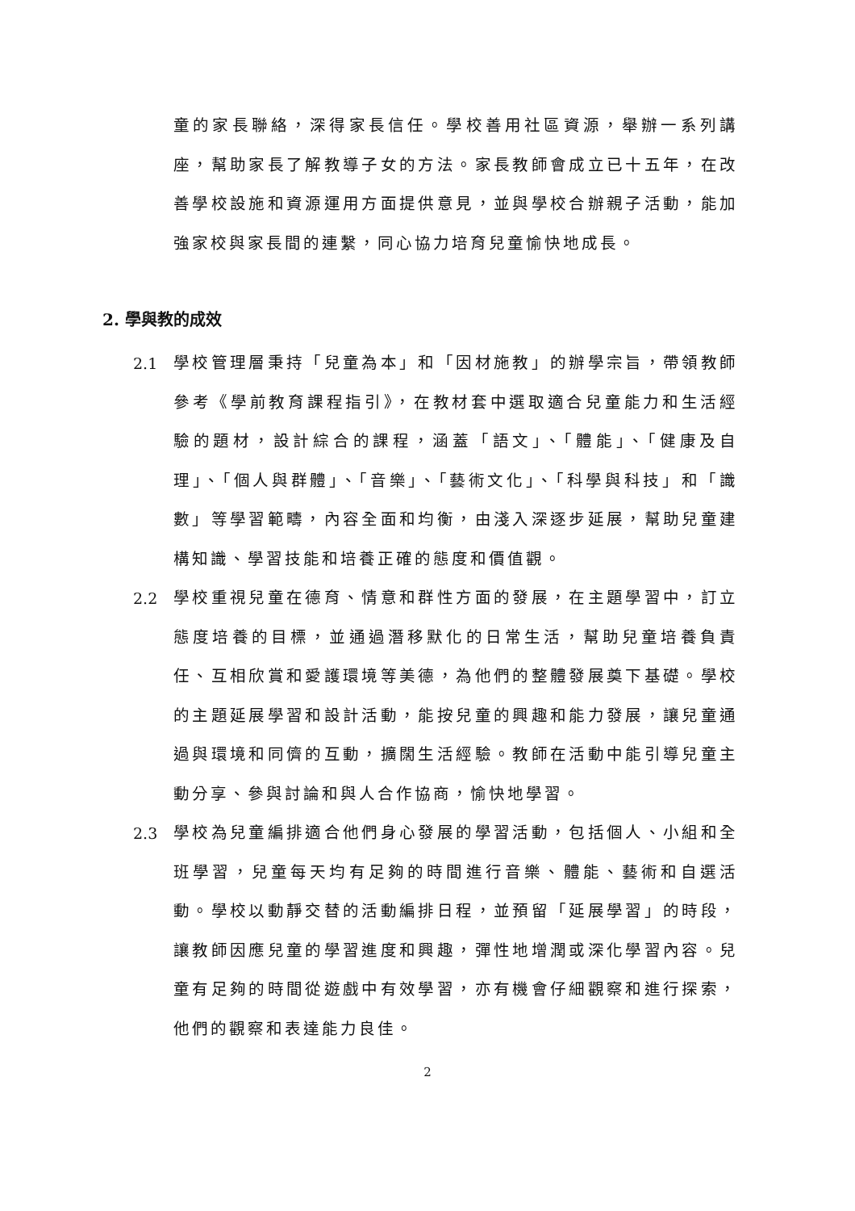童的家長聯絡，深得家長信任。學校善用社區資源，舉辦一系列講座，幫助家長了解教導子女的方法。家長教師會成立已十五年，在改善學校設施和資源運用方面提供意見，並與學校合辦親子活動，能加強家校與家長間的連繫，同心協力培育兒童愉快地成長。
2. 學與教的成效
2.1 學校管理層秉持「兒童為本」和「因材施教」的辦學宗旨，帶領教師參考《學前教育課程指引》，在教材套中選取適合兒童能力和生活經驗的題材，設計綜合的課程，涵蓋「語文」、「體能」、「健康及自理」、「個人與群體」、「音樂」、「藝術文化」、「科學與科技」和「識數」等學習範疇，內容全面和均衡，由淺入深逐步延展，幫助兒童建構知識、學習技能和培養正確的態度和價值觀。
2.2 學校重視兒童在德育、情意和群性方面的發展，在主題學習中，訂立態度培養的目標，並通過潛移默化的日常生活，幫助兒童培養負責任、互相欣賞和愛護環境等美德，為他們的整體發展奠下基礎。學校的主題延展學習和設計活動，能按兒童的興趣和能力發展，讓兒童通過與環境和同儕的互動，擴闊生活經驗。教師在活動中能引導兒童主動分享、參與討論和與人合作協商，愉快地學習。
2.3 學校為兒童編排適合他們身心發展的學習活動，包括個人、小組和全班學習，兒童每天均有足夠的時間進行音樂、體能、藝術和自選活動。學校以動靜交替的活動編排日程，並預留「延展學習」的時段，讓教師因應兒童的學習進度和興趣，彈性地增潤或深化學習內容。兒童有足夠的時間從遊戲中有效學習，亦有機會仔細觀察和進行探索，他們的觀察和表達能力良佳。
2